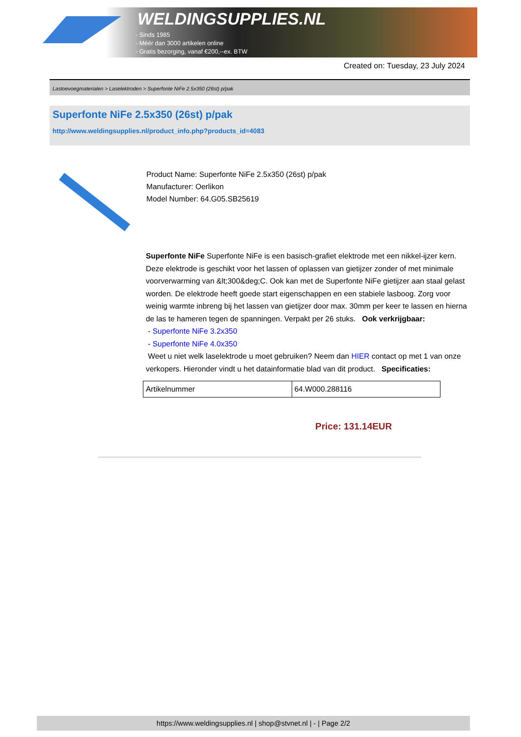WELDINGSUPPLIES.NL
- Sinds 1985
- Méér dan 3000 artikelen online
- Gratis bezorging, vanaf €200,--ex. BTW
Created on: Tuesday, 23 July 2024
Lastoevoegmaterialen > Laselektroden > Superfonte NiFe 2.5x350 (26st) p/pak
Superfonte NiFe 2.5x350 (26st) p/pak
http://www.weldingsupplies.nl/product_info.php?products_id=4083
Product Name: Superfonte NiFe 2.5x350 (26st) p/pak
Manufacturer: Oerlikon
Model Number: 64.G05.SB25619
Superfonte NiFe Superfonte NiFe is een basisch-grafiet elektrode met een nikkel-ijzer kern. Deze elektrode is geschikt voor het lassen of oplassen van gietijzer zonder of met minimale voorverwarming van &lt;300&deg;C. Ook kan met de Superfonte NiFe gietijzer aan staal gelast worden. De elektrode heeft goede start eigenschappen en een stabiele lasboog. Zorg voor weinig warmte inbreng bij het lassen van gietijzer door max. 30mm per keer te lassen en hierna de las te hameren tegen de spanningen. Verpakt per 26 stuks. Ook verkrijgbaar:
- Superfonte NiFe 3.2x350
- Superfonte NiFe 4.0x350
Weet u niet welk laselektrode u moet gebruiken? Neem dan HIER contact op met 1 van onze verkopers. Hieronder vindt u het datainformatie blad van dit product. Specificaties:
| Artikelnummer | 64.W000.288116 |
Price: 131.14EUR
https://www.weldingsupplies.nl | shop@stvnet.nl | - | Page 2/2